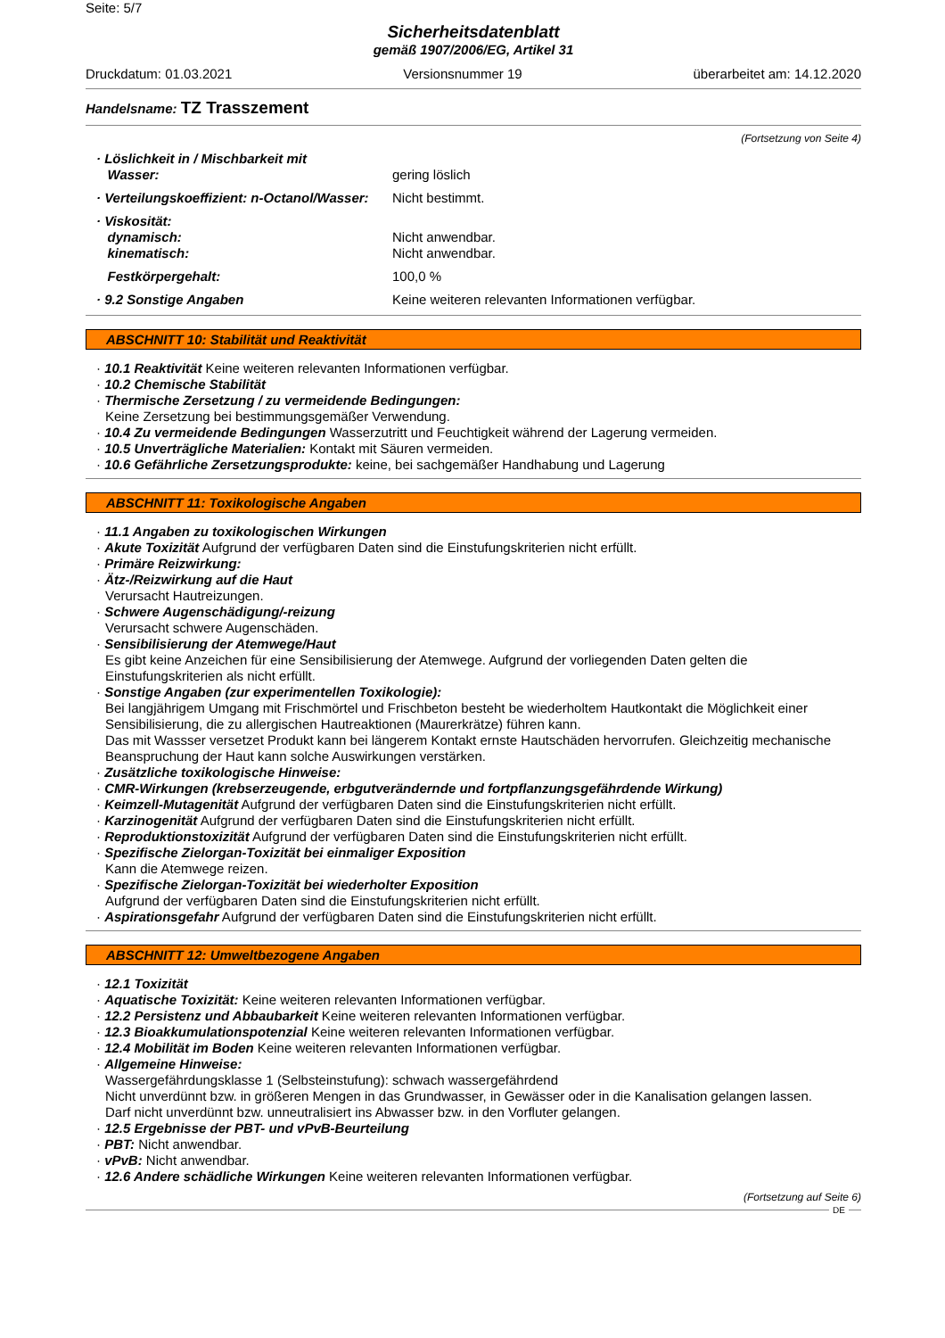Seite: 5/7
Sicherheitsdatenblatt
gemäß 1907/2006/EG, Artikel 31
Druckdatum: 01.03.2021 Versionsnummer 19 überarbeitet am: 14.12.2020
Handelsname: TZ Trasszement
(Fortsetzung von Seite 4)
· Löslichkeit in / Mischbarkeit mit
Wasser:
gering löslich
· Verteilungskoeffizient: n-Octanol/Wasser:
Nicht bestimmt.
· Viskosität:
dynamisch:
kinematisch:
Nicht anwendbar.
Nicht anwendbar.
Festkörpergehalt: 100,0 %
· 9.2 Sonstige Angaben Keine weiteren relevanten Informationen verfügbar.
ABSCHNITT 10: Stabilität und Reaktivität
· 10.1 Reaktivität Keine weiteren relevanten Informationen verfügbar.
· 10.2 Chemische Stabilität
· Thermische Zersetzung / zu vermeidende Bedingungen:
Keine Zersetzung bei bestimmungsgemäßer Verwendung.
· 10.4 Zu vermeidende Bedingungen Wasserzutritt und Feuchtigkeit während der Lagerung vermeiden.
· 10.5 Unverträgliche Materialien: Kontakt mit Säuren vermeiden.
· 10.6 Gefährliche Zersetzungsprodukte: keine, bei sachgemäßer Handhabung und Lagerung
ABSCHNITT 11: Toxikologische Angaben
· 11.1 Angaben zu toxikologischen Wirkungen
· Akute Toxizität Aufgrund der verfügbaren Daten sind die Einstufungskriterien nicht erfüllt.
· Primäre Reizwirkung:
· Ätz-/Reizwirkung auf die Haut
Verursacht Hautreizungen.
· Schwere Augenschädigung/-reizung
Verursacht schwere Augenschäden.
· Sensibilisierung der Atemwege/Haut
Es gibt keine Anzeichen für eine Sensibilisierung der Atemwege. Aufgrund der vorliegenden Daten gelten die Einstufungskriterien als nicht erfüllt.
· Sonstige Angaben (zur experimentellen Toxikologie):
Bei langjährigem Umgang mit Frischmörtel und Frischbeton besteht be wiederholtem Hautkontakt die Möglichkeit einer Sensibilisierung, die zu allergischen Hautreaktionen (Maurerkrätze) führen kann.
Das mit Wassser versetzet Produkt kann bei längerem Kontakt ernste Hautschäden hervorrufen. Gleichzeitig mechanische Beanspruchung der Haut kann solche Auswirkungen verstärken.
· Zusätzliche toxikologische Hinweise:
· CMR-Wirkungen (krebserzeugende, erbgutverändernde und fortpflanzungsgefährdende Wirkung)
· Keimzell-Mutagenität Aufgrund der verfügbaren Daten sind die Einstufungskriterien nicht erfüllt.
· Karzinogenität Aufgrund der verfügbaren Daten sind die Einstufungskriterien nicht erfüllt.
· Reproduktionstoxizität Aufgrund der verfügbaren Daten sind die Einstufungskriterien nicht erfüllt.
· Spezifische Zielorgan-Toxizität bei einmaliger Exposition
Kann die Atemwege reizen.
· Spezifische Zielorgan-Toxizität bei wiederholter Exposition
Aufgrund der verfügbaren Daten sind die Einstufungskriterien nicht erfüllt.
· Aspirationsgefahr Aufgrund der verfügbaren Daten sind die Einstufungskriterien nicht erfüllt.
ABSCHNITT 12: Umweltbezogene Angaben
· 12.1 Toxizität
· Aquatische Toxizität: Keine weiteren relevanten Informationen verfügbar.
· 12.2 Persistenz und Abbaubarkeit Keine weiteren relevanten Informationen verfügbar.
· 12.3 Bioakkumulationspotenzial Keine weiteren relevanten Informationen verfügbar.
· 12.4 Mobilität im Boden Keine weiteren relevanten Informationen verfügbar.
· Allgemeine Hinweise:
Wassergefährdungsklasse 1 (Selbsteinstufung): schwach wassergefährdend
Nicht unverdünnt bzw. in größeren Mengen in das Grundwasser, in Gewässer oder in die Kanalisation gelangen lassen.
Darf nicht unverdünnt bzw. unneutralisiert ins Abwasser bzw. in den Vorfluter gelangen.
· 12.5 Ergebnisse der PBT- und vPvB-Beurteilung
· PBT: Nicht anwendbar.
· vPvB: Nicht anwendbar.
· 12.6 Andere schädliche Wirkungen Keine weiteren relevanten Informationen verfügbar.
(Fortsetzung auf Seite 6)
DE